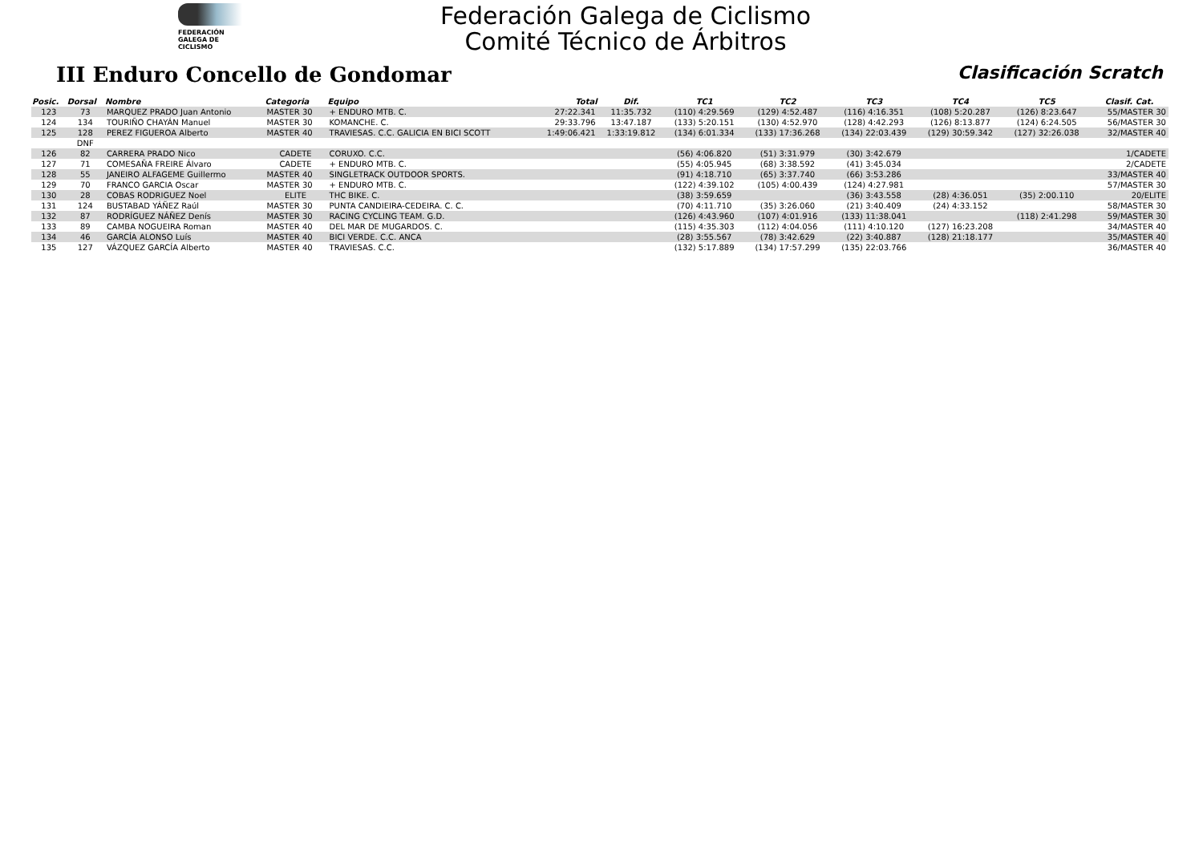FEDERACIÓN
GALEGA DE
CICLISMO
Federación Galega de Ciclismo
Comité Técnico de Árbitros
III Enduro Concello de Gondomar
Clasificación Scratch
| Posic. | Dorsal | Nombre | Categoria | Equipo | Total | Dif. | TC1 | TC2 | TC3 | TC4 | TC5 | Clasif. Cat. |
| --- | --- | --- | --- | --- | --- | --- | --- | --- | --- | --- | --- | --- |
| 123 | 73 | MARQUEZ PRADO Juan Antonio | MASTER 30 | + ENDURO MTB. C. | 27:22.341 | 11:35.732 | (110) 4:29.569 | (129) 4:52.487 | (116) 4:16.351 | (108) 5:20.287 | (126) 8:23.647 | 55/MASTER 30 |
| 124 | 134 | TOURIÑO CHAYÁN Manuel | MASTER 30 | KOMANCHE. C. | 29:33.796 | 13:47.187 | (133) 5:20.151 | (130) 4:52.970 | (128) 4:42.293 | (126) 8:13.877 | (124) 6:24.505 | 56/MASTER 30 |
| 125 | 128 | PEREZ FIGUEROA Alberto | MASTER 40 | TRAVIESAS. C.C. GALICIA EN BICI SCOTT | 1:49:06.421 | 1:33:19.812 | (134) 6:01.334 | (133) 17:36.268 | (134) 22:03.439 | (129) 30:59.342 | (127) 32:26.038 | 32/MASTER 40 |
| | DNF | | | | | | | | | | | |
| 126 | 82 | CARRERA PRADO Nico | CADETE | CORUXO. C.C. | | | (56) 4:06.820 | (51) 3:31.979 | (30) 3:42.679 | | | 1/CADETE |
| 127 | 71 | COMESAÑA FREIRE Álvaro | CADETE | + ENDURO MTB. C. | | | (55) 4:05.945 | (68) 3:38.592 | (41) 3:45.034 | | | 2/CADETE |
| 128 | 55 | JANEIRO ALFAGEME Guillermo | MASTER 40 | SINGLETRACK OUTDOOR SPORTS. | | | (91) 4:18.710 | (65) 3:37.740 | (66) 3:53.286 | | | 33/MASTER 40 |
| 129 | 70 | FRANCO GARCIA Oscar | MASTER 30 | + ENDURO MTB. C. | | | (122) 4:39.102 | (105) 4:00.439 | (124) 4:27.981 | | | 57/MASTER 30 |
| 130 | 28 | COBAS RODRIGUEZ Noel | ELITE | THC BIKE. C. | | | (38) 3:59.659 | | (36) 3:43.558 | (28) 4:36.051 | (35) 2:00.110 | 20/ELITE |
| 131 | 124 | BUSTABAD YÁÑEZ Raúl | MASTER 30 | PUNTA CANDIEIRA-CEDEIRA. C. C. | | | (70) 4:11.710 | (35) 3:26.060 | (21) 3:40.409 | (24) 4:33.152 | | 58/MASTER 30 |
| 132 | 87 | RODRÍGUEZ NÁÑEZ Denís | MASTER 30 | RACING CYCLING TEAM. G.D. | | | (126) 4:43.960 | (107) 4:01.916 | (133) 11:38.041 | | (118) 2:41.298 | 59/MASTER 30 |
| 133 | 89 | CAMBA NOGUEIRA Roman | MASTER 40 | DEL MAR DE MUGARDOS. C. | | | (115) 4:35.303 | (112) 4:04.056 | (111) 4:10.120 | (127) 16:23.208 | | 34/MASTER 40 |
| 134 | 46 | GARCÍA ALONSO Luís | MASTER 40 | BICI VERDE. C.C. ANCA | | | (28) 3:55.567 | (78) 3:42.629 | (22) 3:40.887 | (128) 21:18.177 | | 35/MASTER 40 |
| 135 | 127 | VÁZQUEZ GARCÍA Alberto | MASTER 40 | TRAVIESAS. C.C. | | | (132) 5:17.889 | (134) 17:57.299 | (135) 22:03.766 | | | 36/MASTER 40 |